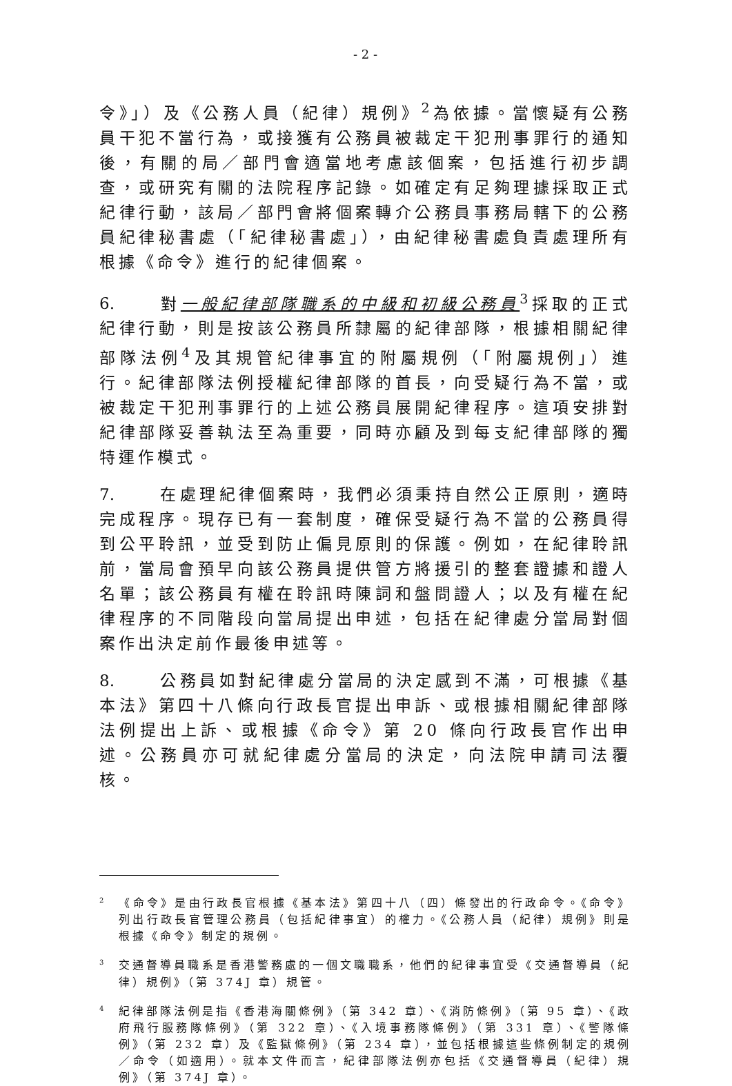- 2 -
令》」）及《公務人員（紀律）規例》<sup>2</sup>為依據。當懷疑有公務員干犯不當行為，或接獲有公務員被裁定干犯刑事罪行的通知後，有關的局／部門會適當地考慮該個案，包括進行初步調查，或研究有關的法院程序記錄。如確定有足夠理據採取正式紀律行動，該局／部門會將個案轉介公務員事務局轄下的公務員紀律秘書處（「紀律秘書處」），由紀律秘書處負責處理所有根據《命令》進行的紀律個案。
6. 對一般紀律部隊職系的中級和初級公務員<sup>3</sup>採取的正式紀律行動，則是按該公務員所隸屬的紀律部隊，根據相關紀律部隊法例<sup>4</sup>及其規管紀律事宜的附屬規例（「附屬規例」）進行。紀律部隊法例授權紀律部隊的首長，向受疑行為不當，或被裁定干犯刑事罪行的上述公務員展開紀律程序。這項安排對紀律部隊妥善執法至為重要，同時亦顧及到每支紀律部隊的獨特運作模式。
7. 在處理紀律個案時，我們必須秉持自然公正原則，適時完成程序。現存已有一套制度，確保受疑行為不當的公務員得到公平聆訊，並受到防止偏見原則的保護。例如，在紀律聆訊前，當局會預早向該公務員提供管方將援引的整套證據和證人名單；該公務員有權在聆訊時陳詞和盤問證人；以及有權在紀律程序的不同階段向當局提出申述，包括在紀律處分當局對個案作出決定前作最後申述等。
8. 公務員如對紀律處分當局的決定感到不滿，可根據《基本法》第四十八條向行政長官提出申訴、或根據相關紀律部隊法例提出上訴、或根據《命令》第 20 條向行政長官作出申述。公務員亦可就紀律處分當局的決定，向法院申請司法覆核。
<sup>2</sup>《命令》是由行政長官根據《基本法》第四十八（四）條發出的行政命令。《命令》列出行政長官管理公務員（包括紀律事宜）的權力。《公務人員（紀律）規例》則是根據《命令》制定的規例。
<sup>3</sup> 交通督導員職系是香港警務處的一個文職職系，他們的紀律事宜受《交通督導員（紀律）規例》（第 374J 章）規管。
<sup>4</sup> 紀律部隊法例是指《香港海關條例》（第 342 章）、《消防條例》（第 95 章）、《政府飛行服務隊條例》（第 322 章）、《入境事務隊條例》（第 331 章）、《警隊條例》（第 232 章）及《監獄條例》（第 234 章），並包括根據這些條例制定的規例／命令（如適用）。就本文件而言，紀律部隊法例亦包括《交通督導員（紀律）規例》（第 374J 章）。